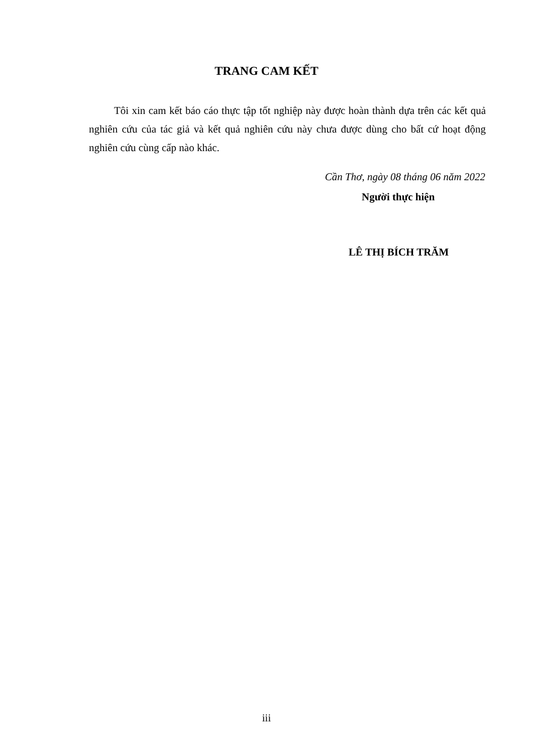TRANG CAM KẾT
Tôi xin cam kết báo cáo thực tập tốt nghiệp này được hoàn thành dựa trên các kết quả nghiên cứu của tác giả và kết quả nghiên cứu này chưa được dùng cho bất cứ hoạt động nghiên cứu cùng cấp nào khác.
Cần Thơ, ngày 08 tháng 06 năm 2022
Người thực hiện
LÊ THỊ BÍCH TRĂM
iii